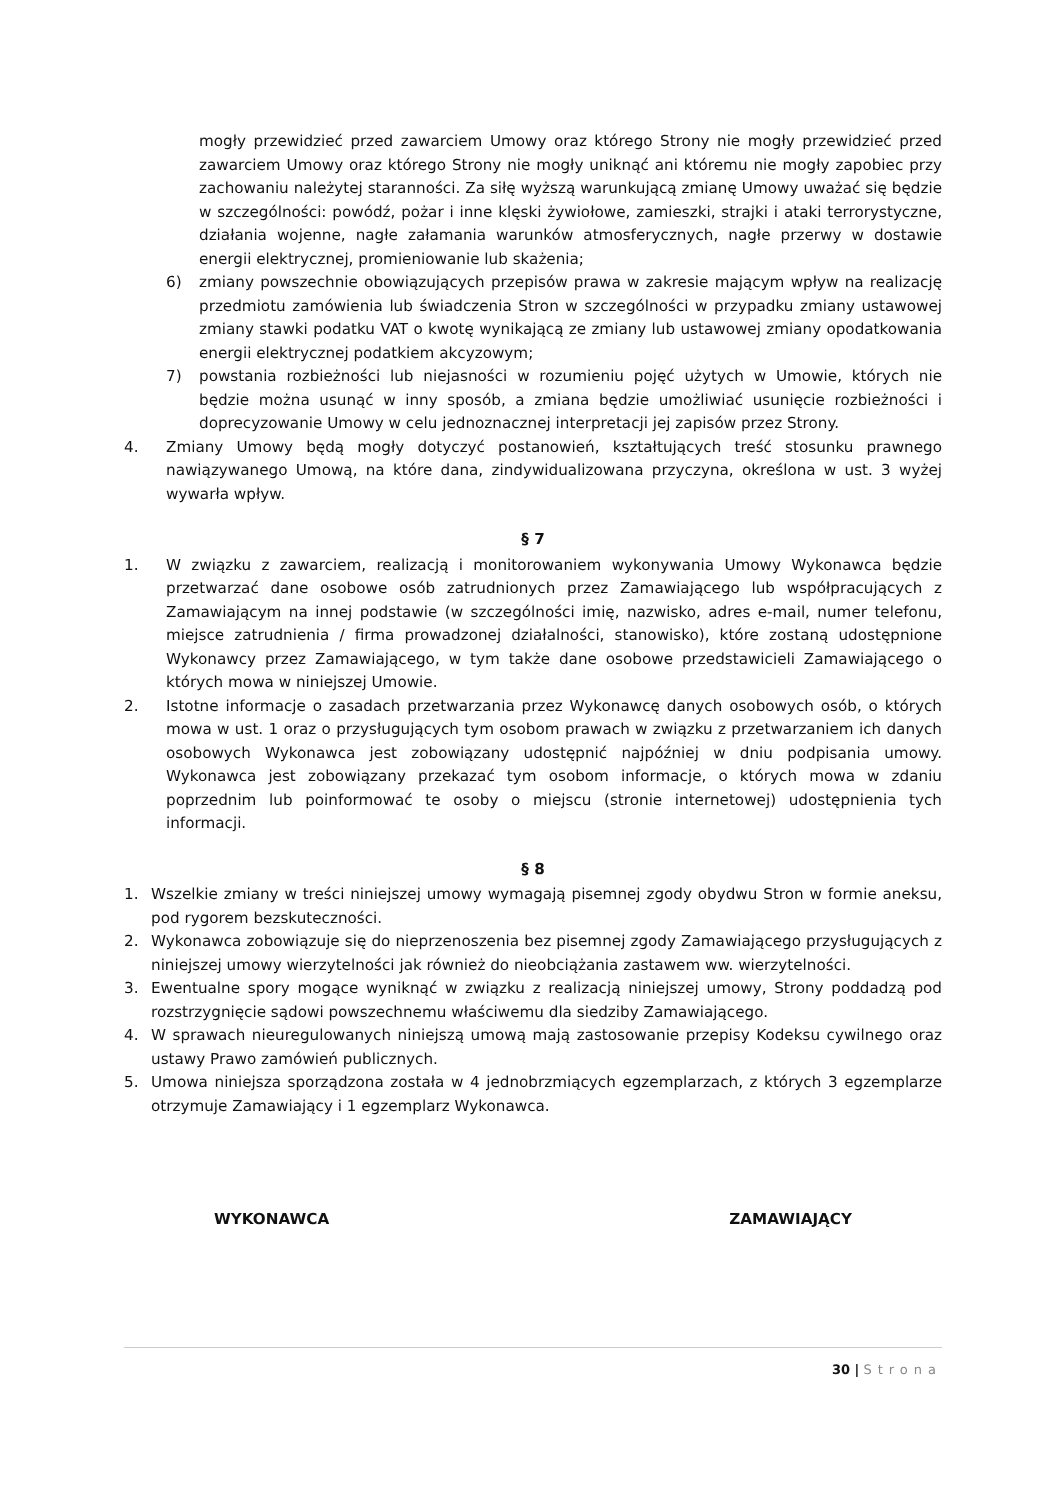mogły przewidzieć przed zawarciem Umowy oraz którego Strony nie mogły przewidzieć przed zawarciem Umowy oraz którego Strony nie mogły uniknąć ani któremu nie mogły zapobiec przy zachowaniu należytej staranności. Za siłę wyższą warunkującą zmianę Umowy uważać się będzie w szczególności: powódź, pożar i inne klęski żywiołowe, zamieszki, strajki i ataki terrorystyczne, działania wojenne, nagłe załamania warunków atmosferycznych, nagłe przerwy w dostawie energii elektrycznej, promieniowanie lub skażenia;
6) zmiany powszechnie obowiązujących przepisów prawa w zakresie mającym wpływ na realizację przedmiotu zamówienia lub świadczenia Stron w szczególności w przypadku zmiany ustawowej zmiany stawki podatku VAT o kwotę wynikającą ze zmiany lub ustawowej zmiany opodatkowania energii elektrycznej podatkiem akcyzowym;
7) powstania rozbieżności lub niejasności w rozumieniu pojęć użytych w Umowie, których nie będzie można usunąć w inny sposób, a zmiana będzie umożliwiać usunięcie rozbieżności i doprecyzowanie Umowy w celu jednoznacznej interpretacji jej zapisów przez Strony.
4. Zmiany Umowy będą mogły dotyczyć postanowień, kształtujących treść stosunku prawnego nawiązywanego Umową, na które dana, zindywidualizowana przyczyna, określona w ust. 3 wyżej wywarła wpływ.
§ 7
1. W związku z zawarciem, realizacją i monitorowaniem wykonywania Umowy Wykonawca będzie przetwarzać dane osobowe osób zatrudnionych przez Zamawiającego lub współpracujących z Zamawiającym na innej podstawie (w szczególności imię, nazwisko, adres e-mail, numer telefonu, miejsce zatrudnienia / firma prowadzonej działalności, stanowisko), które zostaną udostępnione Wykonawcy przez Zamawiającego, w tym także dane osobowe przedstawicieli Zamawiającego o których mowa w niniejszej Umowie.
2. Istotne informacje o zasadach przetwarzania przez Wykonawcę danych osobowych osób, o których mowa w ust. 1 oraz o przysługujących tym osobom prawach w związku z przetwarzaniem ich danych osobowych Wykonawca jest zobowiązany udostępnić najpóźniej w dniu podpisania umowy. Wykonawca jest zobowiązany przekazać tym osobom informacje, o których mowa w zdaniu poprzednim lub poinformować te osoby o miejscu (stronie internetowej) udostępnienia tych informacji.
§ 8
1. Wszelkie zmiany w treści niniejszej umowy wymagają pisemnej zgody obydwu Stron w formie aneksu, pod rygorem bezskuteczności.
2. Wykonawca zobowiązuje się do nieprzenoszenia bez pisemnej zgody Zamawiającego przysługujących z niniejszej umowy wierzytelności jak również do nieobciążania zastawem ww. wierzytelności.
3. Ewentualne spory mogące wyniknąć w związku z realizacją niniejszej umowy, Strony poddadzą pod rozstrzygnięcie sądowi powszechnemu właściwemu dla siedziby Zamawiającego.
4. W sprawach nieuregulowanych niniejszą umową mają zastosowanie przepisy Kodeksu cywilnego oraz ustawy Prawo zamówień publicznych.
5. Umowa niniejsza sporządzona została w 4 jednobrzmiących egzemplarzach, z których 3 egzemplarze otrzymuje Zamawiający i 1 egzemplarz Wykonawca.
WYKONAWCA ZAMAWIAJĄCY
30 | Strona